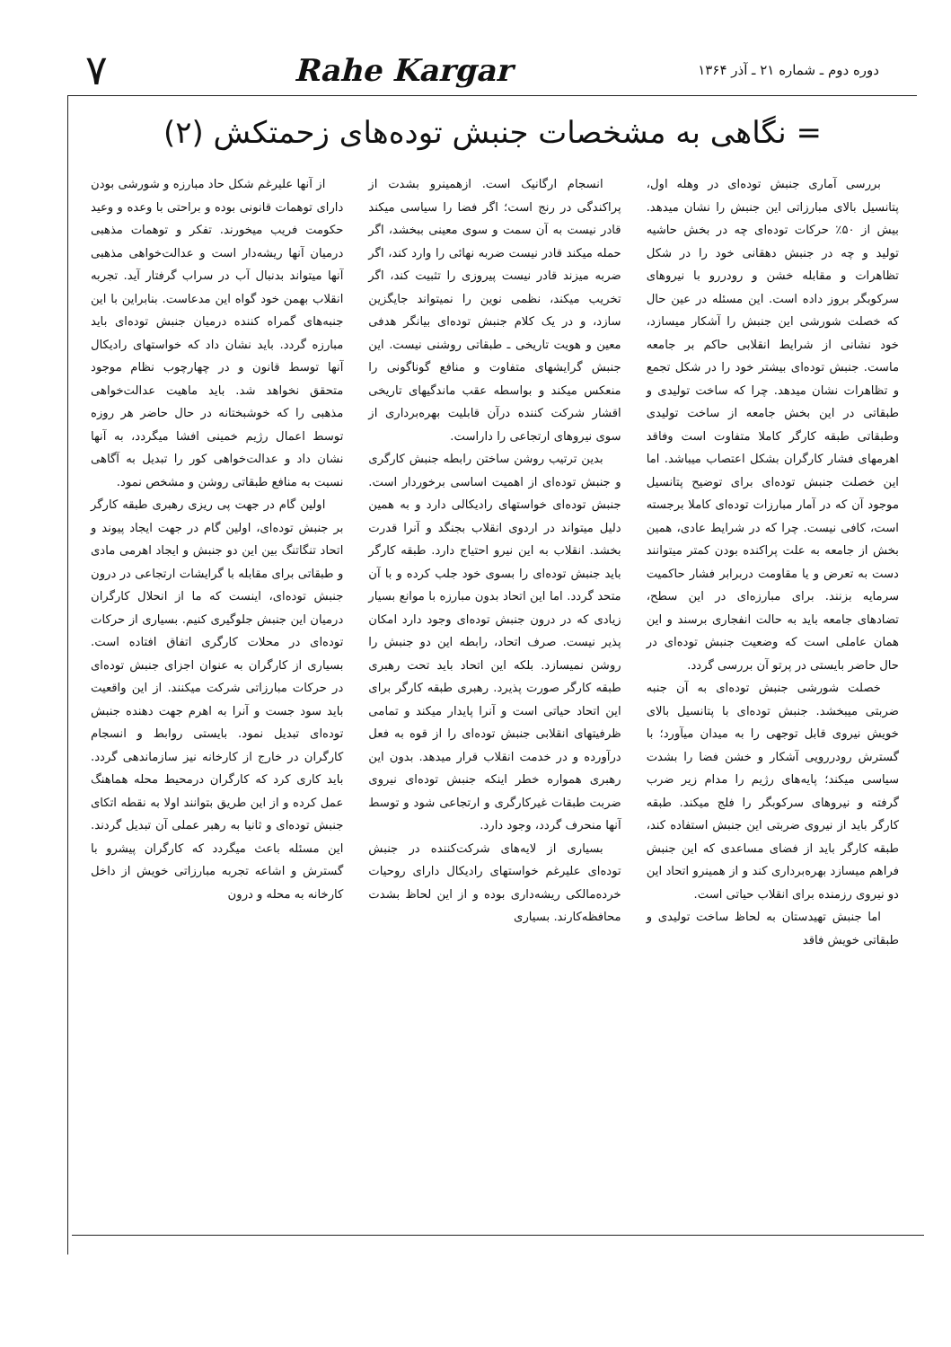دوره دوم ـ شماره ۲۱ ـ آذر ۱۳۶۴ Rahe Kargar ۷
= نگاهی به مشخصات جنبش توده‌های زحمتکش (۲)
بررسی آماری جنبش توده‌ای در وهله اول، پتانسیل بالای مبارزاتی این جنبش را نشان میدهد. بیش از ۵۰٪ حرکات توده‌ای چه در بخش حاشیه تولید و چه در جنبش دهقانی خود را در شکل تظاهرات و مقابله خشن و رودررو با نیروهای سرکوبگر بروز داده است. این مسئله در عین حال که خصلت شورشی این جنبش را آشکار میسازد، خود نشانی از شرایط انقلابی حاکم بر جامعه ماست. جنبش توده‌ای بیشتر خود را در شکل تجمع و تظاهرات نشان میدهد. چرا که ساخت تولیدی و طبقاتی در این بخش جامعه از ساخت تولیدی وطبقاتی طبقه کارگر کاملا متفاوت است وفاقد اهرمهای فشار کارگران بشکل اعتصاب میباشد. اما این خصلت جنبش توده‌ای برای توضیح پتانسیل موجود آن که در آمار مبارزات توده‌ای کاملا برجسته است، کافی نیست. چرا که در شرایط عادی، همین بخش از جامعه به علت پراکنده بودن کمتر میتوانند دست به تعرض و یا مقاومت دربرابر فشار حاکمیت سرمایه بزنند. برای مبارزه‌ای در این سطح، تضادهای جامعه باید به حالت انفجاری برسند و این همان عاملی است که وضعیت جنبش توده‌ای در حال حاضر بایستی در پرتو آن بررسی گردد.
خصلت شورشی جنبش توده‌ای به آن جنبه ضربتی میبخشد. جنبش توده‌ای با پتانسیل بالای خویش نیروی قابل توجهی را به میدان میآورد؛ با گسترش رودررویی آشکار و خشن فضا را بشدت سیاسی میکند؛ پایه‌های رژیم را مدام زیر ضرب گرفته و نیروهای سرکوبگر را فلج میکند. طبقه کارگر باید از نیروی ضربتی این جنبش استفاده کند، طبقه کارگر باید از فضای مساعدی که این جنبش فراهم میسازد بهره‌برداری کند و از همینرو اتحاد این دو نیروی رزمنده برای انقلاب حیاتی است.
اما جنبش تهیدستان به لحاظ ساخت تولیدی و طبقاتی خویش فاقد
انسجام ارگانیک است. ازهمینرو بشدت از پراکندگی در رنج است؛ اگر فضا را سیاسی میکند قادر نیست به آن سمت و سوی معینی ببخشد، اگر حمله میکند قادر نیست ضربه نهائی را وارد کند، اگر ضربه میزند قادر نیست پیروزی را تثبیت کند، اگر تخریب میکند، نظمی نوین را نمیتواند جایگزین سازد، و در یک کلام جنبش توده‌ای بیانگر هدفی معین و هویت تاریخی ـ طبقاتی روشنی نیست. این جنبش گرایشهای متفاوت و منافع گوناگونی را منعکس میکند و بواسطه عقب ماندگیهای تاریخی اقشار شرکت کننده درآن قابلیت بهره‌برداری از سوی نیروهای ارتجاعی را داراست.
بدین ترتیب روشن ساختن رابطه جنبش کارگری و جنبش توده‌ای از اهمیت اساسی برخوردار است. جنبش توده‌ای خواستهای رادیکالی دارد و به همین دلیل میتواند در اردوی انقلاب بجنگد و آنرا قدرت بخشد. انقلاب به این نیرو احتیاج دارد. طبقه کارگر باید جنبش توده‌ای را بسوی خود جلب کرده و با آن متحد گردد. اما این اتحاد بدون مبارزه با موانع بسیار زیادی که در درون جنبش توده‌ای وجود دارد امکان پذیر نیست. صرف اتحاد، رابطه این دو جنبش را روشن نمیسازد. بلکه این اتحاد باید تحت رهبری طبقه کارگر صورت پذیرد. رهبری طبقه کارگر برای این اتحاد حیاتی است و آنرا پایدار میکند و تمامی ظرفیتهای انقلابی جنبش توده‌ای را از قوه به فعل درآورده و در خدمت انقلاب قرار میدهد. بدون این رهبری همواره خطر اینکه جنبش توده‌ای نیروی ضربت طبقات غیرکارگری و ارتجاعی شود و توسط آنها منحرف گردد، وجود دارد.
بسیاری از لایه‌های شرکت‌کننده در جنبش توده‌ای علیرغم خواستهای رادیکال دارای روحیات خرده‌مالکی ریشه‌داری بوده و از این لحاظ بشدت محافظه‌کارند. بسیاری
از آنها علیرغم شکل حاد مبارزه و شورشی بودن دارای توهمات قانونی بوده و براحتی با وعده و وعید حکومت فریب میخورند. تفکر و توهمات مذهبی درمیان آنها ریشه‌دار است و عدالت‌خواهی مذهبی آنها میتواند بدنبال آب در سراب گرفتار آید. تجربه انقلاب بهمن خود گواه این مدعاست. بنابراین با این جنبه‌های گمراه کننده درمیان جنبش توده‌ای باید مبارزه گردد. باید نشان داد که خواستهای رادیکال آنها توسط قانون و در چهارچوب نظام موجود متحقق نخواهد شد. باید ماهیت عدالت‌خواهی مذهبی را که خوشبختانه در حال حاضر هر روزه توسط اعمال رژیم خمینی افشا میگردد، به آنها نشان داد و عدالت‌خواهی کور را تبدیل به آگاهی نسبت به منافع طبقاتی روشن و مشخص نمود.
اولین گام در جهت پی ریزی رهبری طبقه کارگر بر جنبش توده‌ای، اولین گام در جهت ایجاد پیوند و اتحاد تنگاتنگ بین این دو جنبش و ایجاد اهرمی مادی و طبقاتی برای مقابله با گرایشات ارتجاعی در درون جنبش توده‌ای، اینست که ما از انحلال کارگران درمیان این جنبش جلوگیری کنیم. بسیاری از حرکات توده‌ای در محلات کارگری اتفاق افتاده است. بسیاری از کارگران به عنوان اجزای جنبش توده‌ای در حرکات مبارزاتی شرکت میکنند. از این واقعیت باید سود جست و آنرا به اهرم جهت دهنده جنبش توده‌ای تبدیل نمود. بایستی روابط و انسجام کارگران در خارج از کارخانه نیز سازماندهی گردد. باید کاری کرد که کارگران درمحیط محله هماهنگ عمل کرده و از این طریق بتوانند اولا به نقطه اتکای جنبش توده‌ای و ثانیا به رهبر عملی آن تبدیل گردند. این مسئله باعث میگردد که کارگران پیشرو با گسترش و اشاعه تجربه مبارزاتی خویش از داخل کارخانه به محله و درون